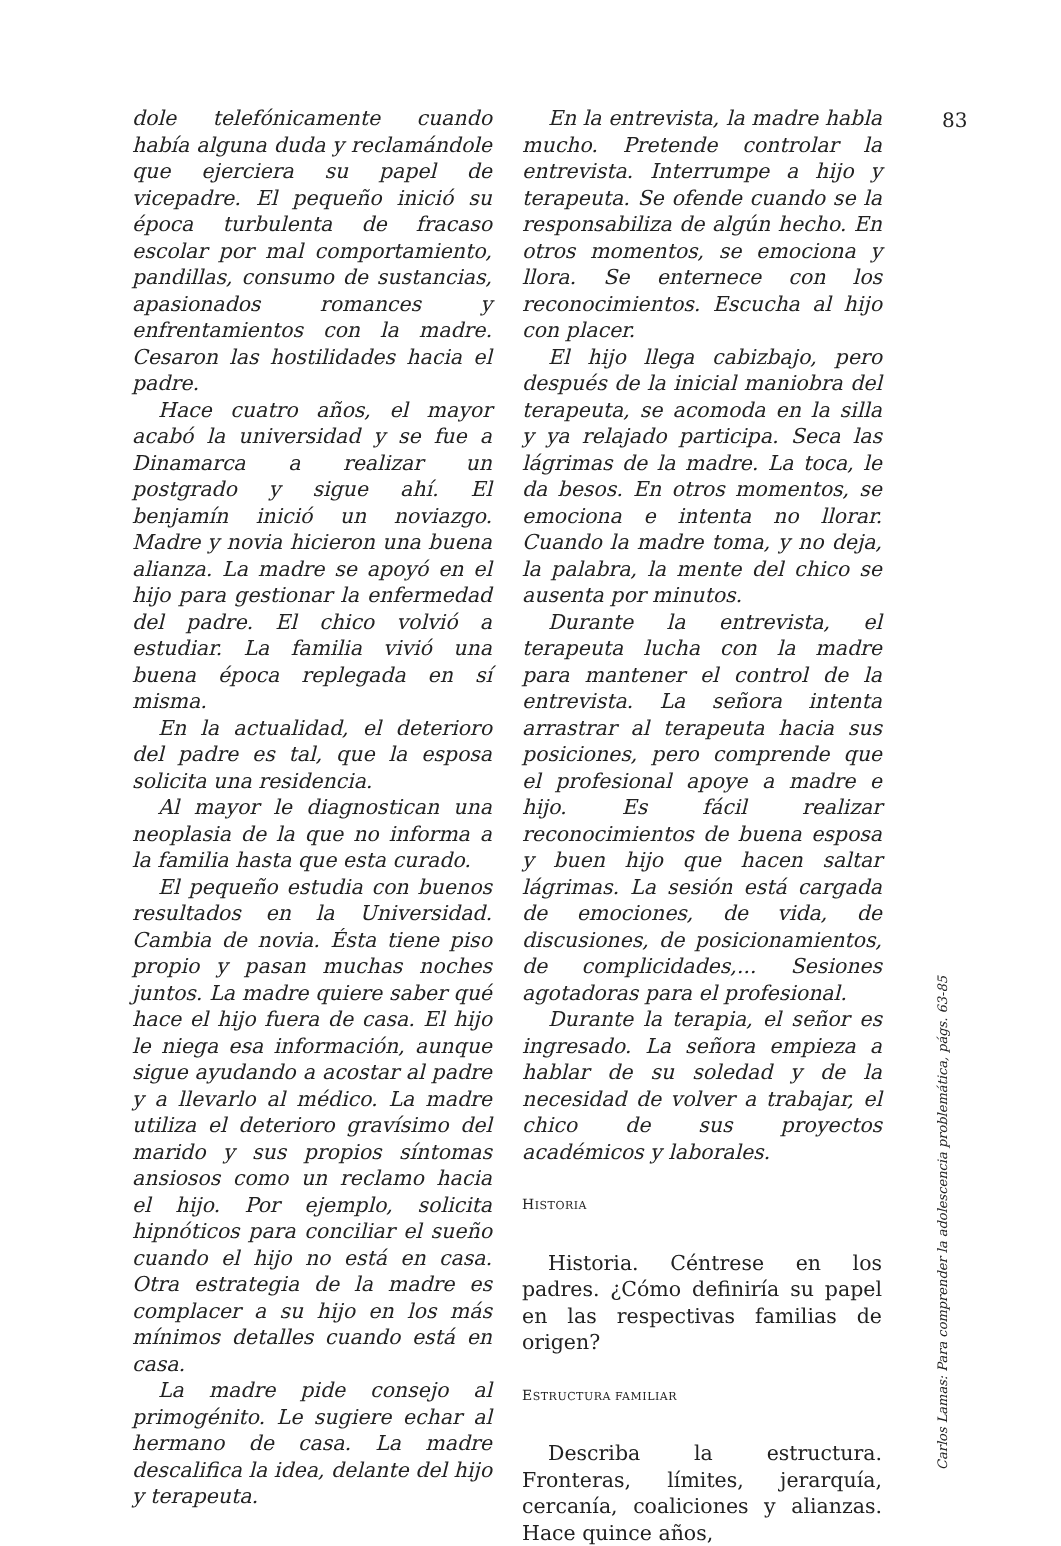83
dole telefónicamente cuando había alguna duda y reclamándole que ejerciera su papel de vicepadre. El pequeño inició su época turbulenta de fracaso escolar por mal comportamiento, pandillas, consumo de sustancias, apasionados romances y enfrentamientos con la madre. Cesaron las hostilidades hacia el padre.
Hace cuatro años, el mayor acabó la universidad y se fue a Dinamarca a realizar un postgrado y sigue ahí. El benjamín inició un noviazgo. Madre y novia hicieron una buena alianza. La madre se apoyó en el hijo para gestionar la enfermedad del padre. El chico volvió a estudiar. La familia vivió una buena época replegada en sí misma.
En la actualidad, el deterioro del padre es tal, que la esposa solicita una residencia.
Al mayor le diagnostican una neoplasia de la que no informa a la familia hasta que esta curado.
El pequeño estudia con buenos resultados en la Universidad. Cambia de novia. Ésta tiene piso propio y pasan muchas noches juntos. La madre quiere saber qué hace el hijo fuera de casa. El hijo le niega esa información, aunque sigue ayudando a acostar al padre y a llevarlo al médico. La madre utiliza el deterioro gravísimo del marido y sus propios síntomas ansiosos como un reclamo hacia el hijo. Por ejemplo, solicita hipnóticos para conciliar el sueño cuando el hijo no está en casa. Otra estrategia de la madre es complacer a su hijo en los más mínimos detalles cuando está en casa.
La madre pide consejo al primogénito. Le sugiere echar al hermano de casa. La madre descalifica la idea, delante del hijo y terapeuta.
En la entrevista, la madre habla mucho. Pretende controlar la entrevista. Interrumpe a hijo y terapeuta. Se ofende cuando se la responsabiliza de algún hecho. En otros momentos, se emociona y llora. Se enternece con los reconocimientos. Escucha al hijo con placer.
El hijo llega cabizbajo, pero después de la inicial maniobra del terapeuta, se acomoda en la silla y ya relajado participa. Seca las lágrimas de la madre. La toca, le da besos. En otros momentos, se emociona e intenta no llorar. Cuando la madre toma, y no deja, la palabra, la mente del chico se ausenta por minutos.
Durante la entrevista, el terapeuta lucha con la madre para mantener el control de la entrevista. La señora intenta arrastrar al terapeuta hacia sus posiciones, pero comprende que el profesional apoye a madre e hijo. Es fácil realizar reconocimientos de buena esposa y buen hijo que hacen saltar lágrimas. La sesión está cargada de emociones, de vida, de discusiones, de posicionamientos, de complicidades,... Sesiones agotadoras para el profesional.
Durante la terapia, el señor es ingresado. La señora empieza a hablar de su soledad y de la necesidad de volver a trabajar, el chico de sus proyectos académicos y laborales.
HISTORIA
Historia. Céntrese en los padres. ¿Cómo definiría su papel en las respectivas familias de origen?
ESTRUCTURA FAMILIAR
Describa la estructura. Fronteras, límites, jerarquía, cercanía, coaliciones y alianzas. Hace quince años,
Carlos Lamas: Para comprender la adolescencia problemática, págs. 63-85